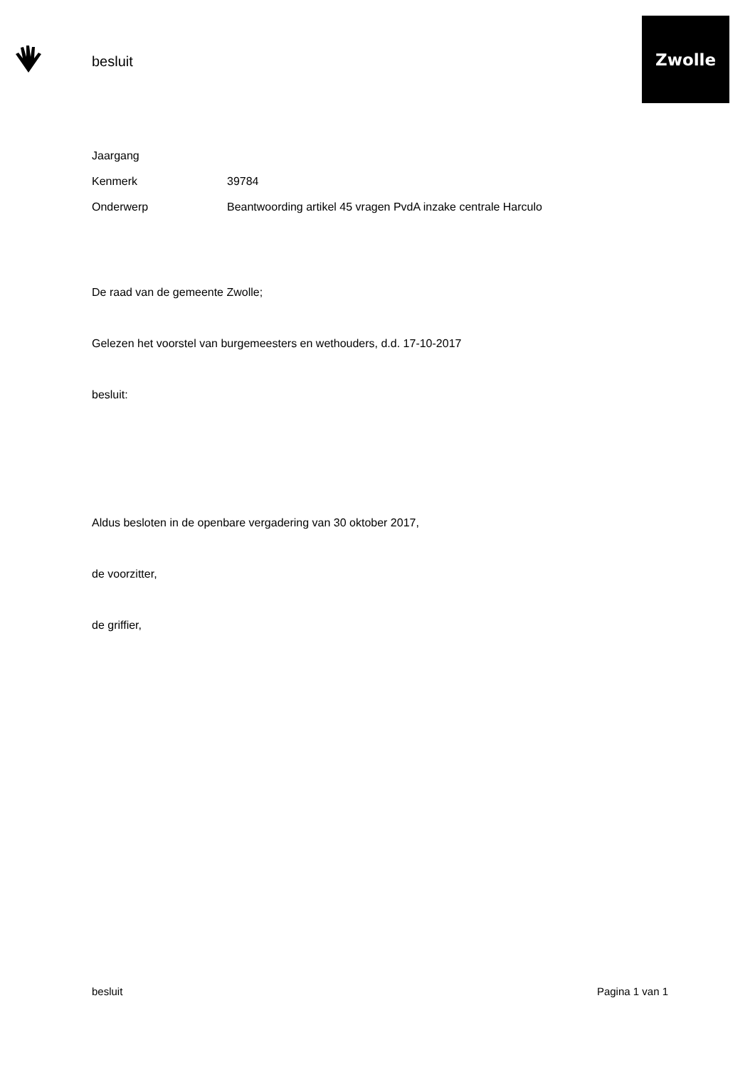besluit
Zwolle
Jaargang
Kenmerk 39784
Onderwerp Beantwoording artikel 45 vragen PvdA inzake centrale Harculo
De raad van de gemeente Zwolle;
Gelezen het voorstel van burgemeesters en wethouders, d.d. 17-10-2017
besluit:
Aldus besloten in de openbare vergadering van 30 oktober 2017,
de voorzitter,
de griffier,
besluit Pagina 1 van 1